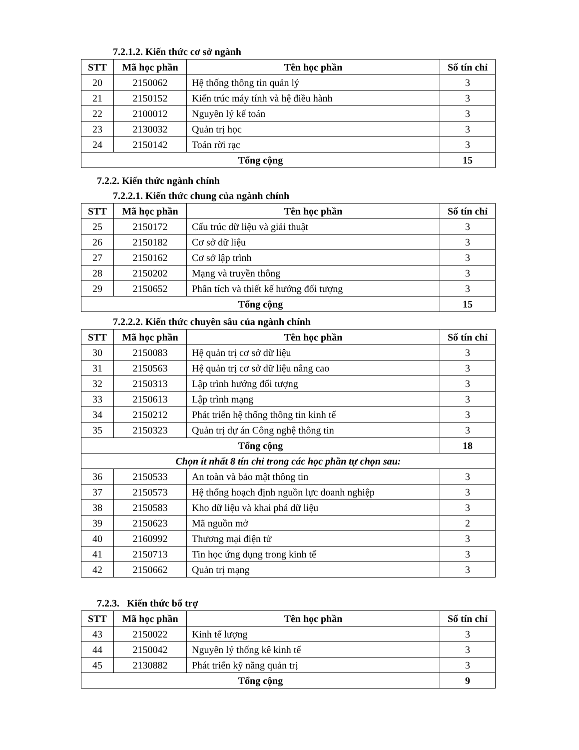7.2.1.2. Kiến thức cơ sở ngành
| STT | Mã học phần | Tên học phần | Số tín chỉ |
| --- | --- | --- | --- |
| 20 | 2150062 | Hệ thống thông tin quản lý | 3 |
| 21 | 2150152 | Kiến trúc máy tính và hệ điều hành | 3 |
| 22 | 2100012 | Nguyên lý kế toán | 3 |
| 23 | 2130032 | Quản trị học | 3 |
| 24 | 2150142 | Toán rời rạc | 3 |
| Tổng cộng | | | 15 |
7.2.2. Kiến thức ngành chính
7.2.2.1. Kiến thức chung của ngành chính
| STT | Mã học phần | Tên học phần | Số tín chỉ |
| --- | --- | --- | --- |
| 25 | 2150172 | Cấu trúc dữ liệu và giải thuật | 3 |
| 26 | 2150182 | Cơ sở dữ liệu | 3 |
| 27 | 2150162 | Cơ sở lập trình | 3 |
| 28 | 2150202 | Mạng và truyền thông | 3 |
| 29 | 2150652 | Phân tích và thiết kế hướng đối tượng | 3 |
| Tổng cộng | | | 15 |
7.2.2.2. Kiến thức chuyên sâu của ngành chính
| STT | Mã học phần | Tên học phần | Số tín chỉ |
| --- | --- | --- | --- |
| 30 | 2150083 | Hệ quản trị cơ sở dữ liệu | 3 |
| 31 | 2150563 | Hệ quản trị cơ sở dữ liệu nâng cao | 3 |
| 32 | 2150313 | Lập trình hướng đối tượng | 3 |
| 33 | 2150613 | Lập trình mạng | 3 |
| 34 | 2150212 | Phát triển hệ thống thông tin kinh tế | 3 |
| 35 | 2150323 | Quản trị dự án Công nghệ thông tin | 3 |
| Tổng cộng | | | 18 |
| Chọn ít nhất 8 tín chỉ trong các học phần tự chọn sau: | | | |
| 36 | 2150533 | An toàn và bảo mật thông tin | 3 |
| 37 | 2150573 | Hệ thống hoạch định nguồn lực doanh nghiệp | 3 |
| 38 | 2150583 | Kho dữ liệu và khai phá dữ liệu | 3 |
| 39 | 2150623 | Mã nguồn mở | 2 |
| 40 | 2160992 | Thương mại điện tử | 3 |
| 41 | 2150713 | Tin học ứng dụng trong kinh tế | 3 |
| 42 | 2150662 | Quản trị mạng | 3 |
7.2.3. Kiến thức bổ trợ
| STT | Mã học phần | Tên học phần | Số tín chỉ |
| --- | --- | --- | --- |
| 43 | 2150022 | Kinh tế lượng | 3 |
| 44 | 2150042 | Nguyên lý thống kê kinh tế | 3 |
| 45 | 2130882 | Phát triển kỹ năng quản trị | 3 |
| Tổng cộng | | | 9 |